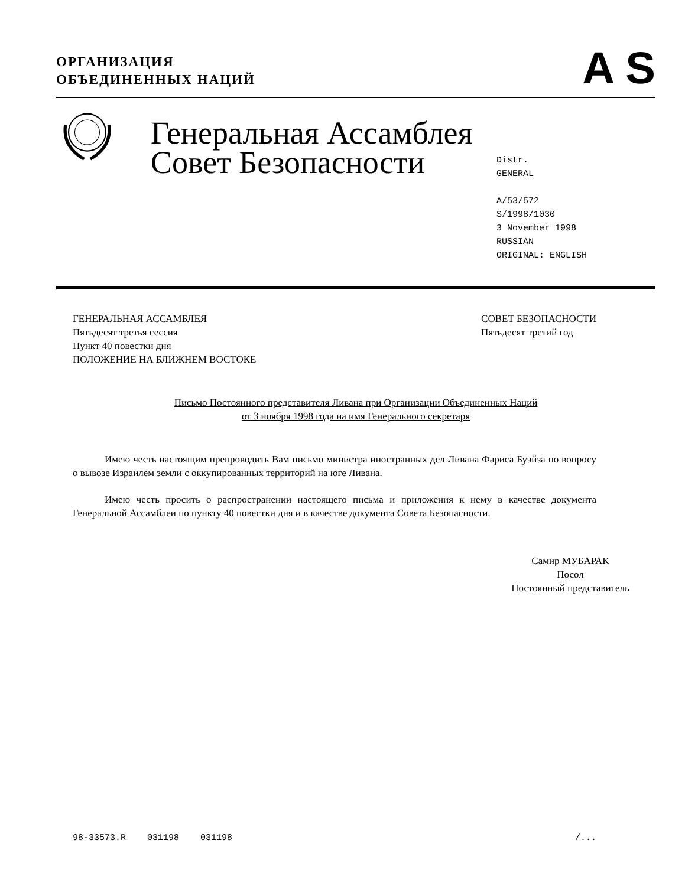ОРГАНИЗАЦИЯ
ОБЪЕДИНЕННЫХ НАЦИЙ
A S
Генеральная Ассамблея Совет Безопасности
Distr.
GENERAL
A/53/572
S/1998/1030
3 November 1998
RUSSIAN
ORIGINAL: ENGLISH
ГЕНЕРАЛЬНАЯ АССАМБЛЕЯ
Пятьдесят третья сессия
Пункт 40 повестки дня
ПОЛОЖЕНИЕ НА БЛИЖНЕМ ВОСТОКЕ
СОВЕТ БЕЗОПАСНОСТИ
Пятьдесят третий год
Письмо Постоянного представителя Ливана при Организации Объединенных Наций
от 3 ноября 1998 года на имя Генерального секретаря
Имею честь настоящим препроводить Вам письмо министра иностранных дел Ливана Фариса Буэйза по вопросу о вывозе Израилем земли с оккупированных территорий на юге Ливана.
Имею честь просить о распространении настоящего письма и приложения к нему в качестве документа Генеральной Ассамблеи по пункту 40 повестки дня и в качестве документа Совета Безопасности.
Самир МУБАРАК
Посол
Постоянный представитель
98-33573.R 031198 031198 /...